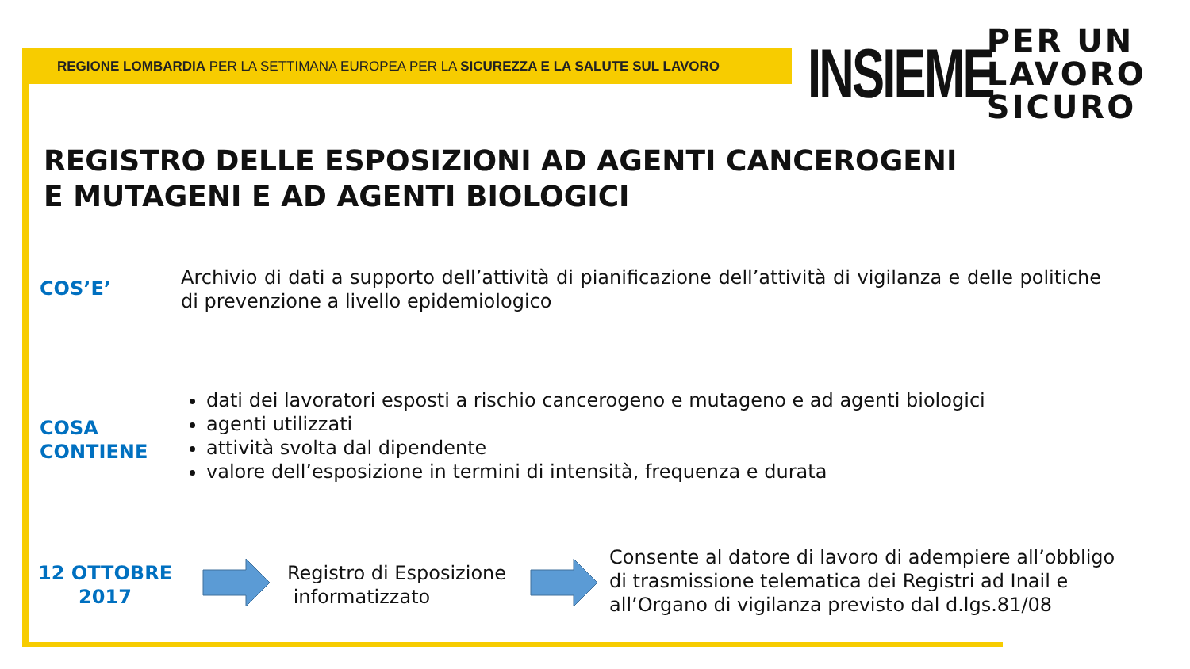REGIONE LOMBARDIA PER LA SETTIMANA EUROPEA PER LA SICUREZZA E LA SALUTE SUL LAVORO
INSIEME PER UN
LAVORO
SICURO
REGISTRO DELLE ESPOSIZIONI AD AGENTI CANCEROGENI
E MUTAGENI E AD AGENTI BIOLOGICI
COS’E’
Archivio di dati a supporto dell’attività di pianificazione dell’attività di vigilanza e delle politiche di prevenzione a livello epidemiologico
COSA
CONTIENE
dati dei lavoratori esposti a rischio cancerogeno e mutageno e ad agenti biologici
agenti utilizzati
attività svolta dal dipendente
valore dell’esposizione in termini di intensità, frequenza e durata
12 OTTOBRE
2017
Registro di Esposizione
informatizzato
Consente al datore di lavoro di adempiere all’obbligo
di trasmissione telematica dei Registri ad Inail e
all’Organo di vigilanza previsto dal d.lgs.81/08